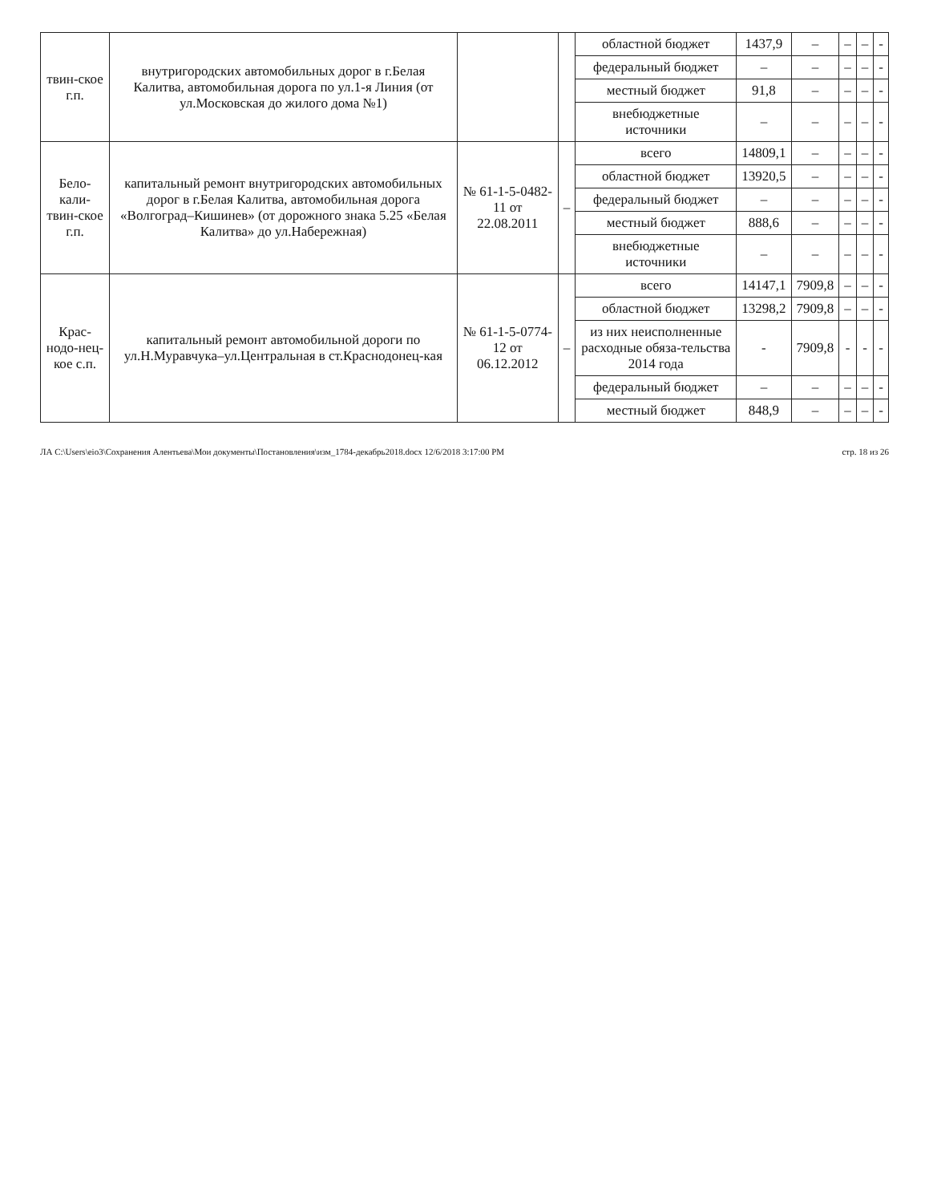| твин-ское г.п. | внутригородских автомобильных дорог в г.Белая Калитва, автомобильная дорога по ул.1-я Линия (от ул.Московская до жилого дома №1) | | | областной бюджет | 1437,9 | – | – | – | - |
| | | | | федеральный бюджет | – | – | – | – | - |
| | | | | местный бюджет | 91,8 | – | – | – | - |
| | | | | внебюджетные источники | – | – | – | – | - |
| Бело-кали-твин-ское г.п. | капитальный ремонт внутригородских автомобильных дорог в г.Белая Калитва, автомобильная дорога «Волгоград–Кишинев» (от дорожного знака 5.25 «Белая Калитва» до ул.Набережная) | № 61-1-5-0482-11 от 22.08.2011 | – | всего | 14809,1 | – | – | – | - |
| | | | | областной бюджет | 13920,5 | – | – | – | - |
| | | | | федеральный бюджет | – | – | – | – | - |
| | | | | местный бюджет | 888,6 | – | – | – | - |
| | | | | внебюджетные источники | – | – | – | – | - |
| Крас-нодо-нец-кое с.п. | капитальный ремонт автомобильной дороги по ул.Н.Муравчука–ул.Центральная в ст.Краснодонец-кая | № 61-1-5-0774-12 от 06.12.2012 | – | всего | 14147,1 | 7909,8 | – | – | - |
| | | | | областной бюджет | 13298,2 | 7909,8 | – | – | - |
| | | | | из них неисполненные расходные обяза-тельства 2014 года | - | 7909,8 | - | - | - |
| | | | | федеральный бюджет | – | – | – | – | - |
| | | | | местный бюджет | 848,9 | – | – | – | - |
ЛА C:\Users\eio3\Сохранения Алентьева\Мои документы\Постановления\изм_1784-декабрь2018.docx 12/6/2018 3:17:00 PM стр. 18 из 26